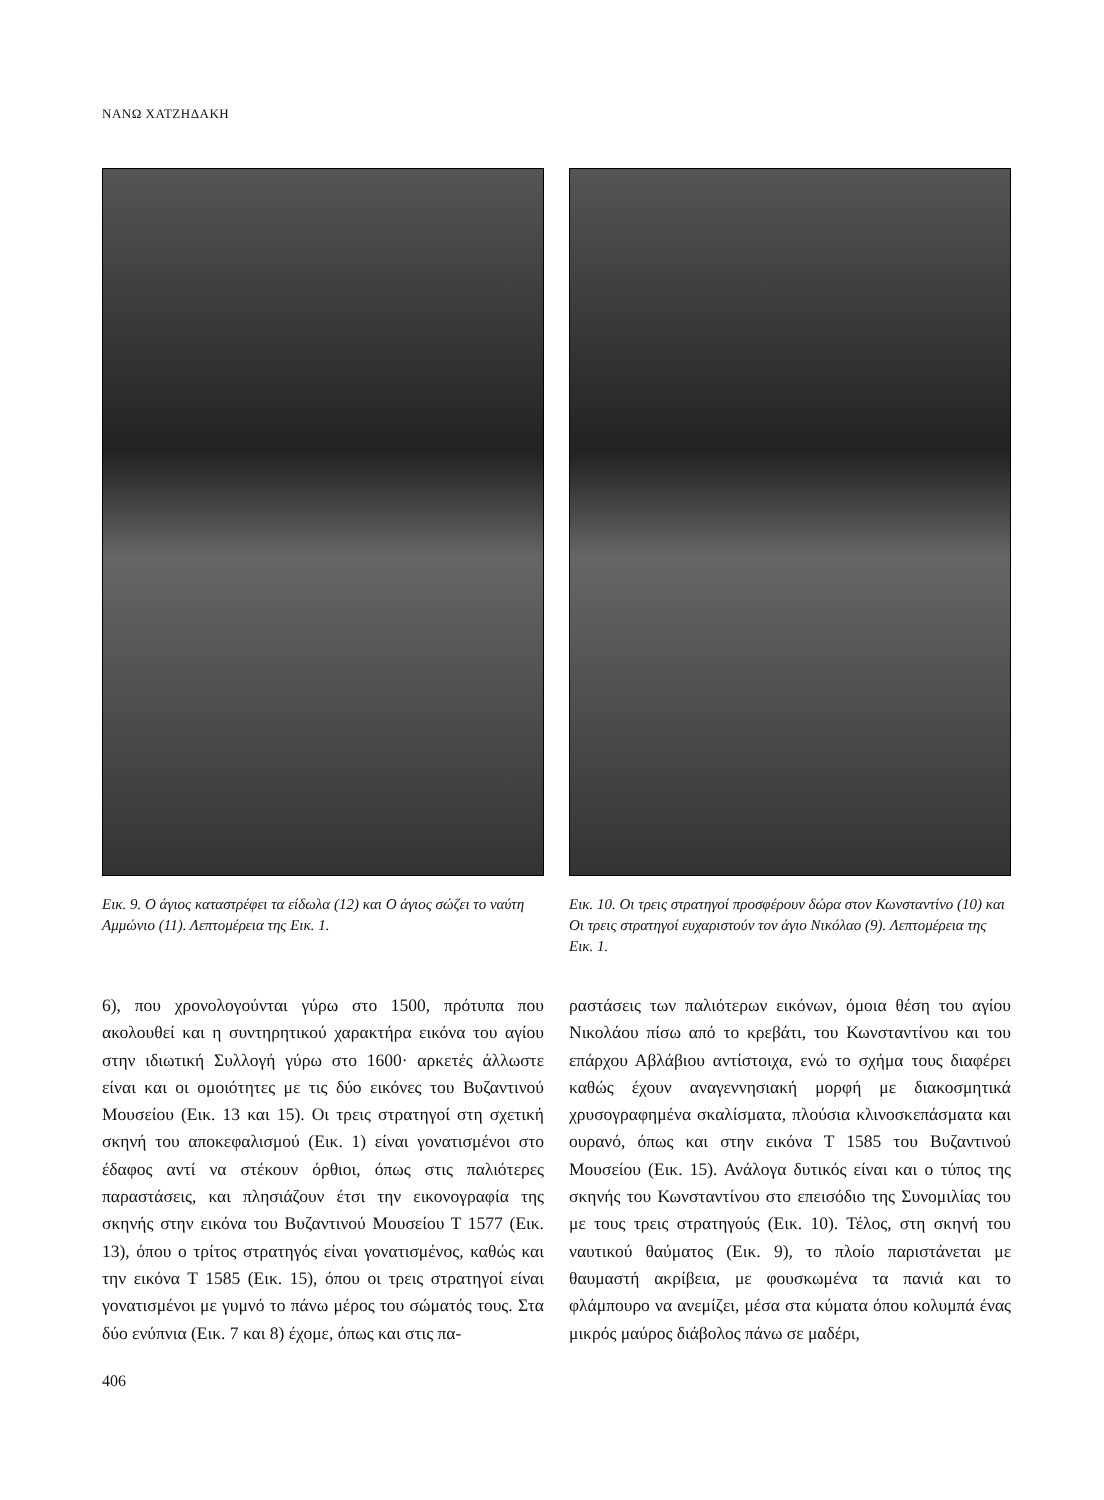ΝΑΝΩ ΧΑΤΖΗΔΑΚΗ
Εικ. 9. Ο άγιος καταστρέφει τα είδωλα (12) και Ο άγιος σώζει το ναύτη Αμμώνιο (11). Λεπτομέρεια της Εικ. 1.
Εικ. 10. Οι τρεις στρατηγοί προσφέρουν δώρα στον Κωνσταντίνο (10) και Οι τρεις στρατηγοί ευχαριστούν τον άγιο Νικόλαο (9). Λεπτομέρεια της Εικ. 1.
6), που χρονολογούνται γύρω στο 1500, πρότυπα που ακολουθεί και η συντηρητικού χαρακτήρα εικόνα του αγίου στην ιδιωτική Συλλογή γύρω στο 1600· αρκετές άλλωστε είναι και οι ομοιότητες με τις δύο εικόνες του Βυζαντινού Μουσείου (Εικ. 13 και 15). Οι τρεις στρατηγοί στη σχετική σκηνή του αποκεφαλισμού (Εικ. 1) είναι γονατισμένοι στο έδαφος αντί να στέκουν όρθιοι, όπως στις παλιότερες παραστάσεις, και πλησιάζουν έτσι την εικονογραφία της σκηνής στην εικόνα του Βυζαντινού Μουσείου Τ 1577 (Εικ. 13), όπου ο τρίτος στρατηγός είναι γονατισμένος, καθώς και την εικόνα Τ 1585 (Εικ. 15), όπου οι τρεις στρατηγοί είναι γονατισμένοι με γυμνό το πάνω μέρος του σώματός τους. Στα δύο ενύπνια (Εικ. 7 και 8) έχομε, όπως και στις πα-
ραστάσεις των παλιότερων εικόνων, όμοια θέση του αγίου Νικολάου πίσω από το κρεβάτι, του Κωνσταντίνου και του επάρχου Αβλάβιου αντίστοιχα, ενώ το σχήμα τους διαφέρει καθώς έχουν αναγεννησιακή μορφή με διακοσμητικά χρυσογραφημένα σκαλίσματα, πλούσια κλινοσκεπάσματα και ουρανό, όπως και στην εικόνα Τ 1585 του Βυζαντινού Μουσείου (Εικ. 15). Ανάλογα δυτικός είναι και ο τύπος της σκηνής του Κωνσταντίνου στο επεισόδιο της Συνομιλίας του με τους τρεις στρατηγούς (Εικ. 10). Τέλος, στη σκηνή του ναυτικού θαύματος (Εικ. 9), το πλοίο παριστάνεται με θαυμαστή ακρίβεια, με φουσκωμένα τα πανιά και το φλάμπουρο να ανεμίζει, μέσα στα κύματα όπου κολυμπά ένας μικρός μαύρος διάβολος πάνω σε μαδέρι,
406